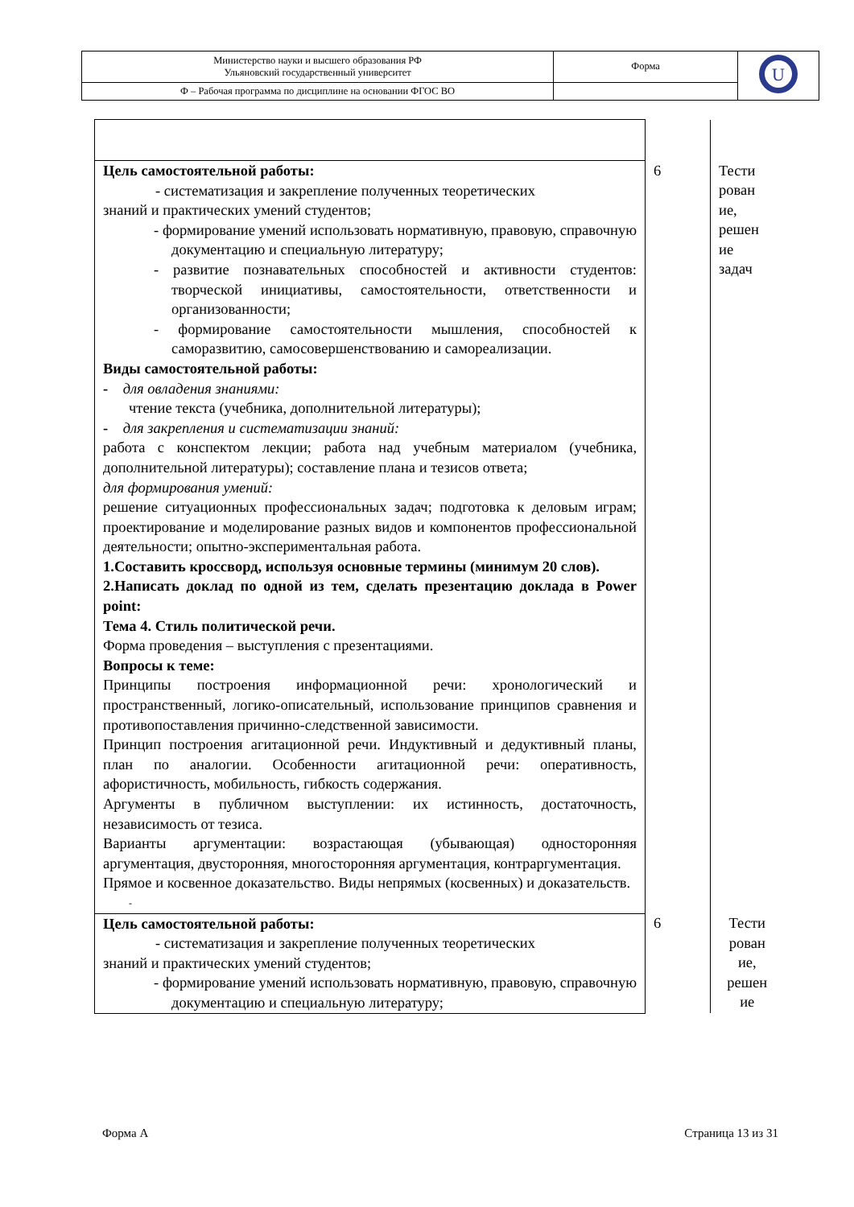| Министерство науки и высшего образования РФ Ульяновский государственный университет | Форма | U |
| Ф – Рабочая программа по дисциплине на основании ФГОС ВО | | |
| Цель самостоятельной работы: - систематизация и закрепление полученных теоретических знаний и практических умений студентов; - формирование умений использовать нормативную, правовую, справочную документацию и специальную литературу; - развитие познавательных способностей и активности студентов: творческой инициативы, самостоятельности, ответственности и организованности; - формирование самостоятельности мышления, способностей к саморазвитию, самосовершенствованию и самореализации. Виды самостоятельной работы: - для овладения знаниями: чтение текста (учебника, дополнительной литературы); - для закрепления и систематизации знаний: работа с конспектом лекции; работа над учебным материалом (учебника, дополнительной литературы); составление плана и тезисов ответа; для формирования умений: решение ситуационных профессиональных задач; подготовка к деловым играм; проектирование и моделирование разных видов и компонентов профессиональной деятельности; опытно-экспериментальная работа. 1.Составить кроссворд, используя основные термины (минимум 20 слов). 2.Написать доклад по одной из тем, сделать презентацию доклада в Power point: Тема 4. Стиль политической речи. Форма проведения – выступления с презентациями. Вопросы к теме: Принципы построения информационной речи: хронологический и пространственный, логико-описательный, использование принципов сравнения и противопоставления причинно-следственной зависимости. Принцип построения агитационной речи. Индуктивный и дедуктивный планы, план по аналогии. Особенности агитационной речи: оперативность, афористичность, мобильность, гибкость содержания. Аргументы в публичном выступлении: их истинность, достаточность, независимость от тезиса. Варианты аргументации: возрастающая (убывающая) односторонняя аргументация, двусторонняя, многосторонняя аргументация, контраргументация. Прямое и косвенное доказательство. Виды непрямых (косвенных) и доказательств. - | 6 | Тести рован ие, решен ие задач |
| Цель самостоятельной работы: - систематизация и закрепление полученных теоретических знаний и практических умений студентов; - формирование умений использовать нормативную, правовую, справочную документацию и специальную литературу; | 6 | Тести рован ие, решен ие |
Форма А Страница 13 из 31